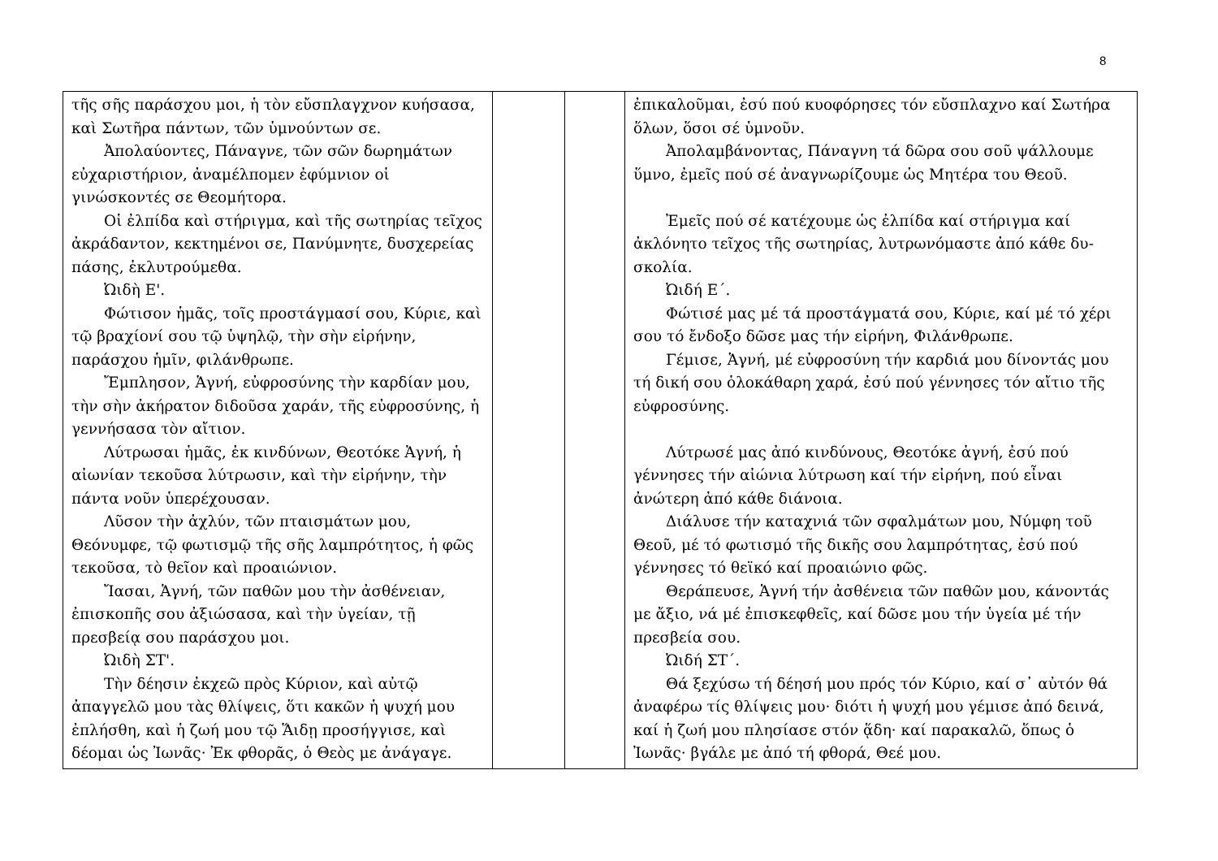8
| τῆς σῆς παράσχου μοι, ἡ τὸν εὔσπλαγχνον κυήσα­σα, καὶ Σωτῆρα πάντων, τῶν ὑμνούντων σε. Ἀπολαύοντες, Πάναγνε, τῶν σῶν δωρημάτων εὐχαριστήριον, ἀναμέλπομεν ἐφύμνιον οἱ γινώσκοντές σε Θεομήτορα. Οἱ ἐλπίδα καὶ στήριγμα, καὶ τῆς σωτηρίας τεῖχος ἀκράδαντον, κεκτημένοι σε, Πανύμνητε, δυσχερείας πάσης, ἐκλυτρούμεθα. Ὠιδὴ Ε'. Φώτισον ἡμᾶς, τοῖς προστάγμασί σου, Κύριε, καὶ τῷ βραχίονί σου τῷ ὑψηλῷ, τὴν σὴν εἰρήνην, παράσχου ἡμῖν, φιλάνθρωπε. Ἔμπλησον, Ἁγνή, εὐφροσύνης τὴν καρδίαν μου, τὴν σὴν ἀκήρατον διδοῦσα χαράν, τῆς εὐφροσύνης, ἡ γεννήσασα τὸν αἴτιον. Λύτρωσαι ἡμᾶς, ἐκ κινδύνων, Θεοτόκε Ἁγνή, ἡ αἰωνίαν τεκοῦσα λύτρωσιν, καὶ τὴν εἰρήνην, τὴν πάντα νοῦν ὑπερέχουσαν. Λῦσον τὴν ἀχλύν, τῶν πταισμάτων μου, Θεόνυμφε, τῷ φωτισμῷ τῆς σῆς λαμπρότητος, ἡ φῶς τεκοῦσα, τὸ θεῖον καὶ προαιώνιον. Ἴασαι, Ἁγνή, τῶν παθῶν μου τὴν ἀσθένειαν, ἐπισκοπῆς σου ἀξιώσασα, καὶ τὴν ὑγείαν, τῇ πρεσβείᾳ σου παράσχου μοι. Ὠιδὴ ΣΤ'. Τὴν δέησιν ἐκχεῶ πρὸς Κύριον, καὶ αὐτῷ ἀπαγγελῶ μου τὰς θλίψεις, ὅτι κακῶν ἡ ψυχή μου ἐπλήσθη, καὶ ἡ ζωή μου τῷ Ἅιδῃ προσήγγισε, καὶ δέομαι ὡς Ἰωνᾶς· Ἐκ φθορᾶς, ὁ Θεὸς με ἀνάγαγε. | | | ἐπικαλοῦμαι, ἐσύ πού κυοφόρησες τόν εὔσπλαχνο καί Σωτή­ρα ὅλων, ὅσοι σέ ὑμνοῦν. Ἀπολαμβάνοντας, Πάναγνη τά δῶρα σου σοῦ ψάλλουμε ὕμνο, ἐμεῖς πού σέ ἀναγνωρίζουμε ὡς Μητέρα του Θεοῦ. Ἐμεῖς πού σέ κατέχουμε ὡς ἐλπίδα καί στήριγμα καί ἀκλόνητο τεῖχος τῆς σωτηρίας, λυτρωνόμαστε ἀπό κάθε δυ­σκολία. Ὠιδή Ε΄. Φώτισέ μας μέ τά προστάγματά σου, Κύριε, καί μέ τό χέ­ρι σου τό ἔνδοξο δῶσε μας τήν εἰρήνη, Φιλάνθρωπε. Γέμισε, Ἁγνή, μέ εὐφροσύνη τήν καρδιά μου δίνοντάς μου τή δική σου ὁλοκάθαρη χαρά, ἐσύ πού γέννησες τόν αἴτιο τῆς εὐφροσύνης. Λύτρωσέ μας ἀπό κινδύνους, Θεοτόκε ἁγνή, ἐσύ πού γέννησες τήν αἰώνια λύτρωση καί τήν εἰρήνη, πού εἶναι ἀνώτερη ἀπό κάθε διάνοια. Διάλυσε τήν καταχνιά τῶν σφαλμάτων μου, Νύμφη τοῦ Θεοῦ, μέ τό φωτισμό τῆς δικῆς σου λαμπρότητας, ἐσύ πού γέννησες τό θεϊκό καί προαιώνιο φῶς. Θεράπευσε, Ἁγνή τήν ἀσθένεια τῶν παθῶν μου, κάνο­ντάς με ἄξιο, νά μέ ἐπισκεφθεῖς, καί δῶσε μου τήν ὑγεία μέ τήν πρεσβεία σου. Ὠιδή ΣΤ΄. Θά ξεχύσω τή δέησή μου πρός τόν Κύριο, καί σ᾽ αὐτόν θά ἀναφέρω τίς θλίψεις μου· διότι ἡ ψυχή μου γέμισε ἀπό δεινά, καί ἡ ζωή μου πλησίασε στόν ᾅδη· καί παρακαλῶ, ὅπως ὁ Ἰωνᾶς· βγάλε με ἀπό τή φθορά, Θεέ μου. |